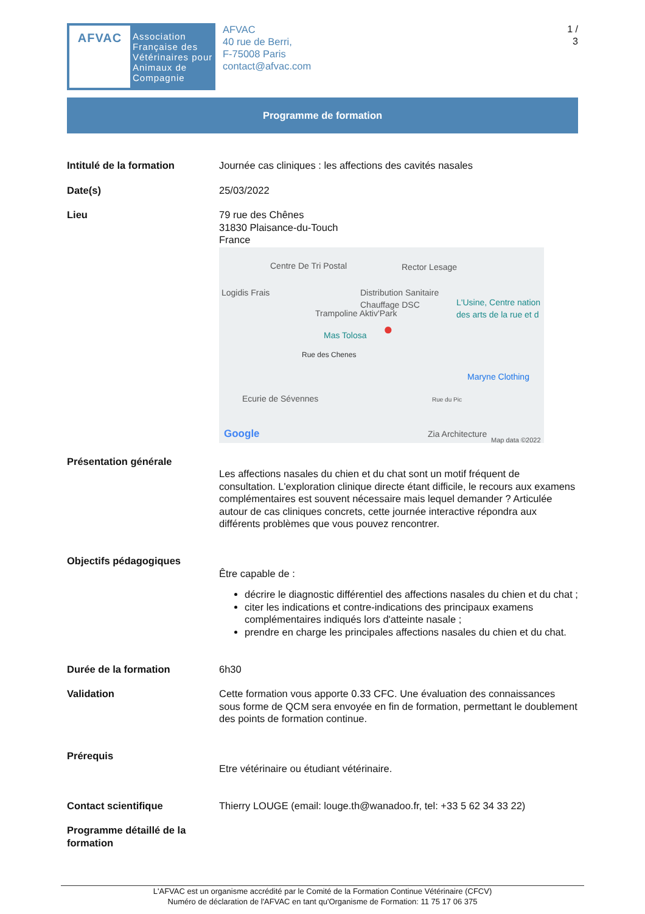AFVAC
Association
Française des
Vétérinaires pour
Animaux de
Compagnie
AFVAC
40 rue de Berri,
F-75008 Paris
contact@afvac.com
1 /
3
Programme de formation
| Intitulé de la formation | Journée cas cliniques : les affections des cavités nasales |
| Date(s) | 25/03/2022 |
| Lieu | 79 rue des Chênes 31830 Plaisance-du-Touch France Centre De Tri Postal Rector Lesage Logidis Frais Distribution Sanitaire Chauffage DSC L'Usine, Centre nation des arts de la rue et d Trampoline Aktiv'Park Mas Tolosa ● Rue des Chenes Maryne Clothing Ecurie de Sévennes Rue du Pic Google Zia Architecture Map data ©2022 |
| Présentation générale | Les affections nasales du chien et du chat sont un motif fréquent de consultation. L'exploration clinique directe étant difficile, le recours aux examens complémentaires est souvent nécessaire mais lequel demander ? Articulée autour de cas cliniques concrets, cette journée interactive répondra aux différents problèmes que vous pouvez rencontrer. |
| Objectifs pédagogiques | Être capable de : décrire le diagnostic différentiel des affections nasales du chien et du chat ; citer les indications et contre-indications des principaux examens complémentaires indiqués lors d'atteinte nasale ; prendre en charge les principales affections nasales du chien et du chat. |
| Durée de la formation | 6h30 |
| Validation | Cette formation vous apporte 0.33 CFC. Une évaluation des connaissances sous forme de QCM sera envoyée en fin de formation, permettant le doublement des points de formation continue. |
| Prérequis | Etre vétérinaire ou étudiant vétérinaire. |
| Contact scientifique | Thierry LOUGE (email: louge.th@wanadoo.fr, tel: +33 5 62 34 33 22) |
| Programme détaillé de la formation | |
L'AFVAC est un organisme accrédité par le Comité de la Formation Continue Vétérinaire (CFCV)
Numéro de déclaration de l'AFVAC en tant qu'Organisme de Formation: 11 75 17 06 375